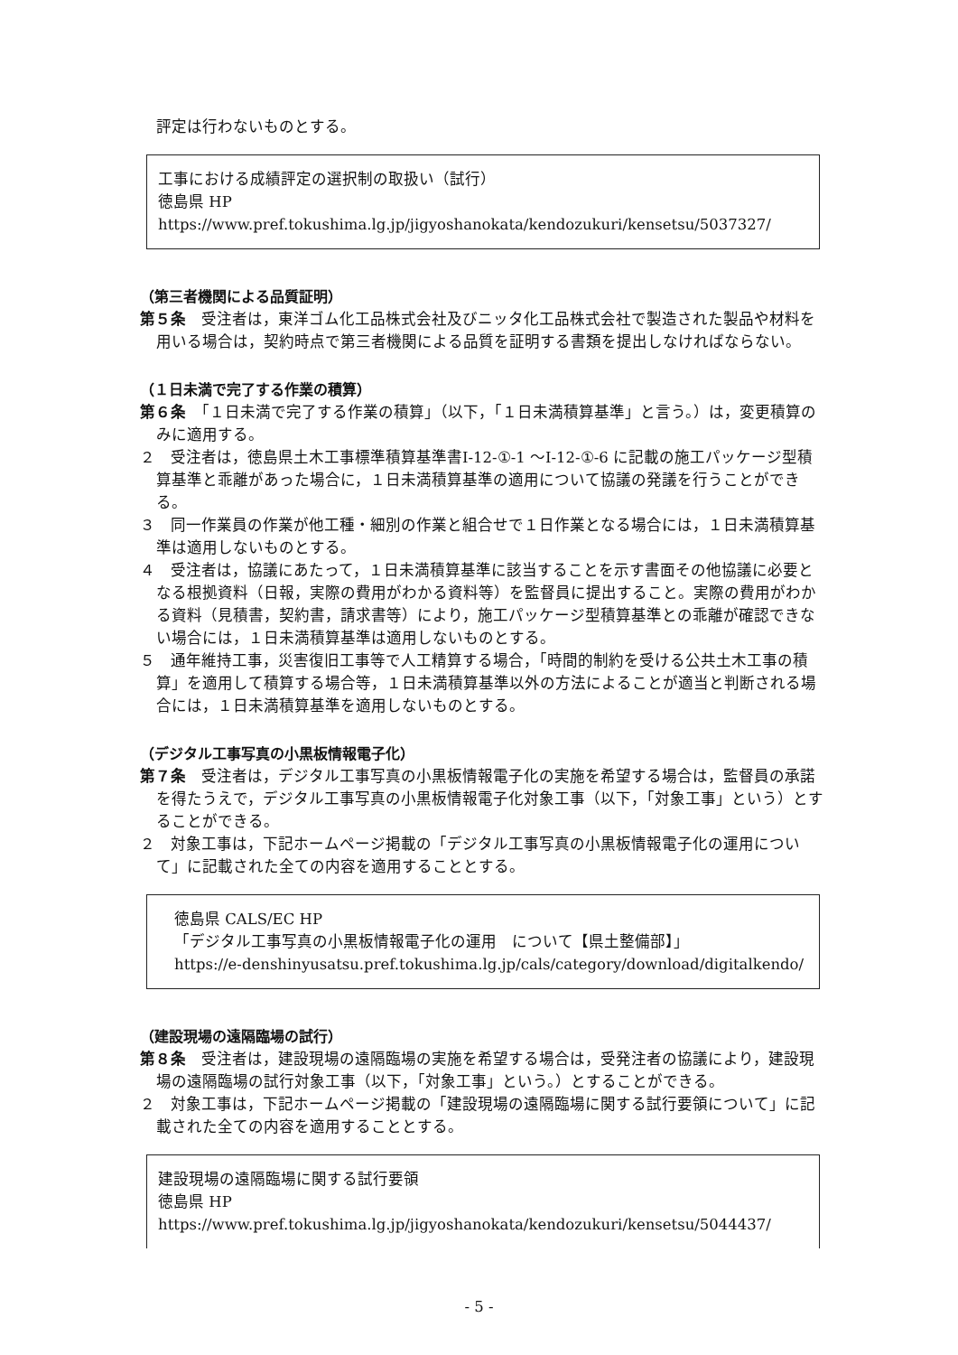評定は行わないものとする。
工事における成績評定の選択制の取扱い（試行）
徳島県 HP　https://www.pref.tokushima.lg.jp/jigyoshanokata/kendozukuri/kensetsu/5037327/
（第三者機関による品質証明）
第５条　受注者は，東洋ゴム化工品株式会社及びニッタ化工品株式会社で製造された製品や材料を用いる場合は，契約時点で第三者機関による品質を証明する書類を提出しなければならない。
（１日未満で完了する作業の積算）
第６条　「１日未満で完了する作業の積算」（以下，「１日未満積算基準」と言う。）は，変更積算のみに適用する。
２　受注者は，徳島県土木工事標準積算基準書Ⅰ-12-①-1 ～Ⅰ-12-①-6 に記載の施工パッケージ型積算基準と乖離があった場合に，１日未満積算基準の適用について協議の発議を行うことができる。
３　同一作業員の作業が他工種・細別の作業と組合せで１日作業となる場合には，１日未満積算基準は適用しないものとする。
４　受注者は，協議にあたって，１日未満積算基準に該当することを示す書面その他協議に必要となる根拠資料（日報，実際の費用がわかる資料等）を監督員に提出すること。実際の費用がわかる資料（見積書，契約書，請求書等）により，施工パッケージ型積算基準との乖離が確認できない場合には，１日未満積算基準は適用しないものとする。
５　通年維持工事，災害復旧工事等で人工精算する場合，「時間的制約を受ける公共土木工事の積算」を適用して積算する場合等，１日未満積算基準以外の方法によることが適当と判断される場合には，１日未満積算基準を適用しないものとする。
（デジタル工事写真の小黒板情報電子化）
第７条　受注者は，デジタル工事写真の小黒板情報電子化の実施を希望する場合は，監督員の承諾を得たうえで，デジタル工事写真の小黒板情報電子化対象工事（以下，「対象工事」という）とすることができる。
２　対象工事は，下記ホームページ掲載の「デジタル工事写真の小黒板情報電子化の運用について」に記載された全ての内容を適用することとする。
徳島県 CALS/EC HP
「デジタル工事写真の小黒板情報電子化の運用　について【県土整備部】」
https://e-denshinyusatsu.pref.tokushima.lg.jp/cals/category/download/digitalkendo/
（建設現場の遠隔臨場の試行）
第８条　受注者は，建設現場の遠隔臨場の実施を希望する場合は，受発注者の協議により，建設現場の遠隔臨場の試行対象工事（以下，「対象工事」という。）とすることができる。
２　対象工事は，下記ホームページ掲載の「建設現場の遠隔臨場に関する試行要領について」に記載された全ての内容を適用することとする。
建設現場の遠隔臨場に関する試行要領
徳島県 HP　https://www.pref.tokushima.lg.jp/jigyoshanokata/kendozukuri/kensetsu/5044437/
- 5 -